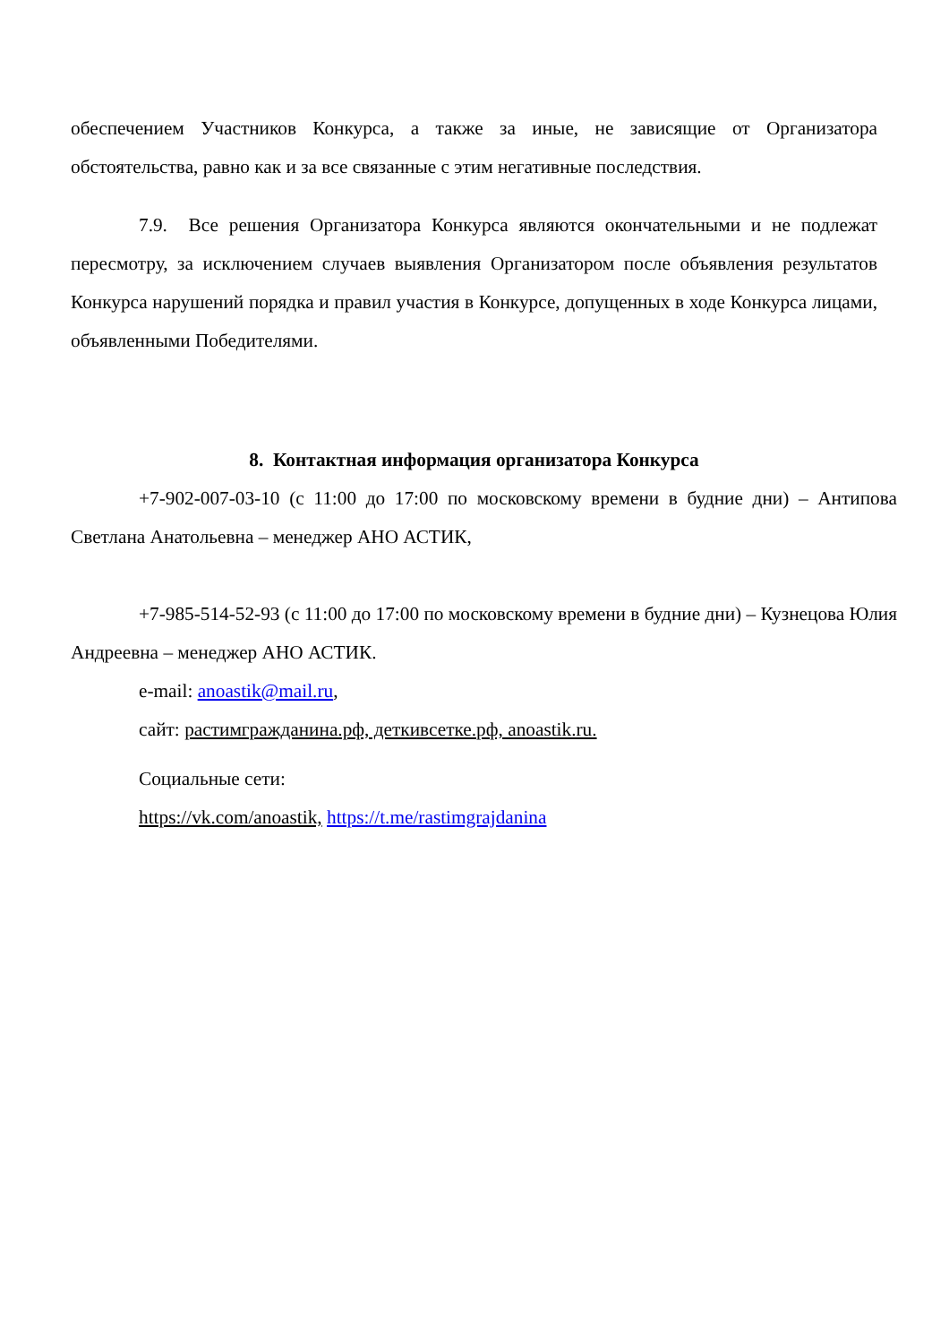обеспечением Участников Конкурса, а также за иные, не зависящие от Организатора обстоятельства, равно как и за все связанные с этим негативные последствия.
7.9. Все решения Организатора Конкурса являются окончательными и не подлежат пересмотру, за исключением случаев выявления Организатором после объявления результатов Конкурса нарушений порядка и правил участия в Конкурсе, допущенных в ходе Конкурса лицами, объявленными Победителями.
8. Контактная информация организатора Конкурса
+7-902-007-03-10 (с 11:00 до 17:00 по московскому времени в будние дни) – Антипова Светлана Анатольевна – менеджер АНО АСТИК,
+7-985-514-52-93 (с 11:00 до 17:00 по московскому времени в будние дни) – Кузнецова Юлия Андреевна – менеджер АНО АСТИК.
e-mail: anoastik@mail.ru,
сайт: растимгражданина.рф, деткивсетке.рф, anoastik.ru.
Социальные сети:
https://vk.com/anoastik, https://t.me/rastimgrajdanina